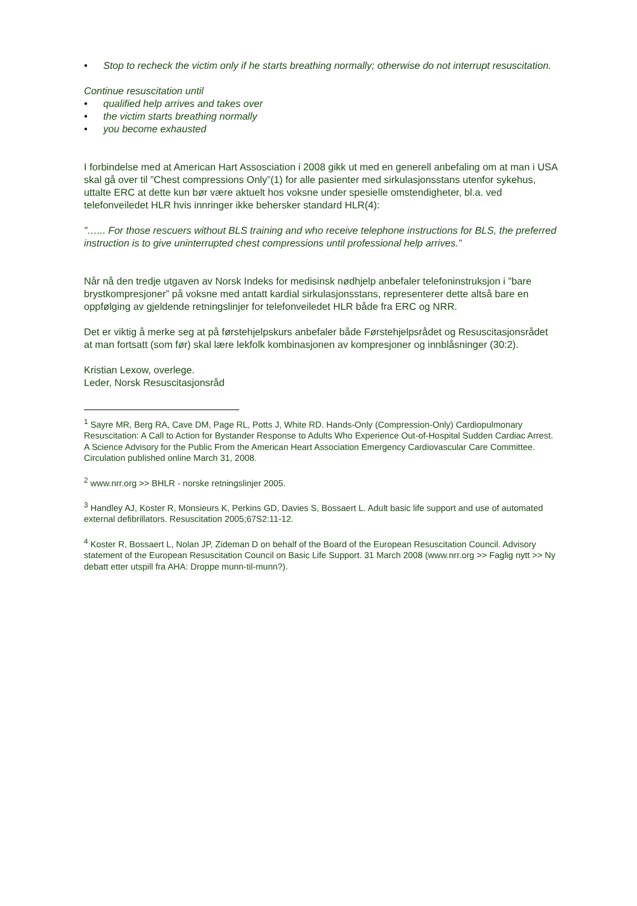• Stop to recheck the victim only if he starts breathing normally; otherwise do not interrupt resuscitation.
Continue resuscitation until
• qualified help arrives and takes over
• the victim starts breathing normally
• you become exhausted
I forbindelse med at American Hart Assosciation i 2008 gikk ut med en generell anbefaling om at man i USA skal gå over til ”Chest compressions Only”(1) for alle pasienter med sirkulasjonsstans utenfor sykehus, uttalte ERC at dette kun bør være aktuelt hos voksne under spesielle omstendigheter, bl.a. ved telefonveiledet HLR hvis innringer ikke behersker standard HLR(4):
”…... For those rescuers without BLS training and who receive telephone instructions for BLS, the preferred instruction is to give uninterrupted chest compressions until professional help arrives.”
Når nå den tredje utgaven av Norsk Indeks for medisinsk nødhjelp anbefaler telefoninstruksjon i ”bare brystkompresjoner” på voksne med antatt kardial sirkulasjonsstans, representerer dette altså bare en oppfølging av gjeldende retningslinjer for telefonveiledet HLR både fra ERC og NRR.
Det er viktig å merke seg at på førstehjelpskurs anbefaler både Førstehjelpsrådet og Resuscitasjonsrådet at man fortsatt (som før) skal lære lekfolk kombinasjonen av kompresjoner og innblåsninger (30:2).
Kristian Lexow, overlege.
Leder, Norsk Resuscitasjonsråd
<sup>1</sup> Sayre MR, Berg RA, Cave DM, Page RL, Potts J, White RD. Hands-Only (Compression-Only) Cardiopulmonary Resuscitation: A Call to Action for Bystander Response to Adults Who Experience Out-of-Hospital Sudden Cardiac Arrest. A Science Advisory for the Public From the American Heart Association Emergency Cardiovascular Care Committee. Circulation published online March 31, 2008.
<sup>2</sup> www.nrr.org >> BHLR - norske retningslinjer 2005.
<sup>3</sup> Handley AJ, Koster R, Monsieurs K, Perkins GD, Davies S, Bossaert L. Adult basic life support and use of automated external defibrillators. Resuscitation 2005;67S2:11-12.
<sup>4</sup> Koster R, Bossaert L, Nolan JP, Zideman D on behalf of the Board of the European Resuscitation Council. Advisory statement of the European Resuscitation Council on Basic Life Support. 31 March 2008 (www.nrr.org >> Faglig nytt >> Ny debatt etter utspill fra AHA: Droppe munn-til-munn?).